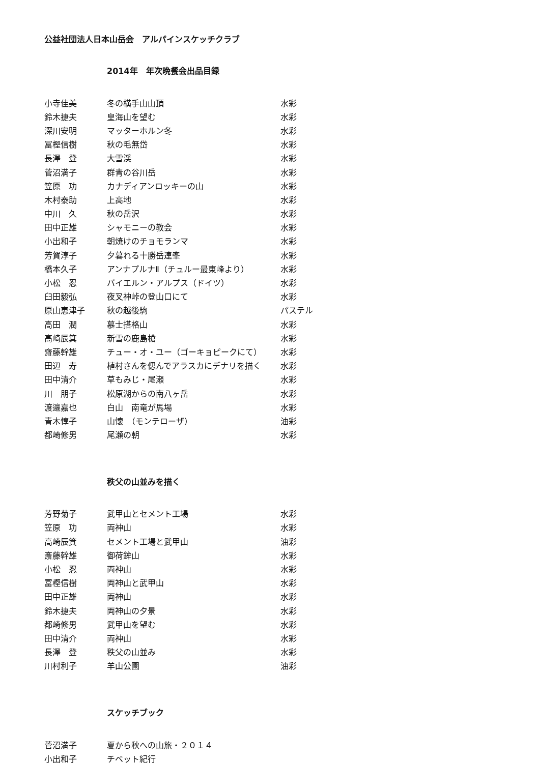公益社団法人日本山岳会　アルパインスケッチクラブ
2014年　年次晩餐会出品目録
| 小寺佳美 | 冬の横手山山頂 | 水彩 |
| 鈴木捷夫 | 皇海山を望む | 水彩 |
| 深川安明 | マッターホルン冬 | 水彩 |
| 冨樫信樹 | 秋の毛無岱 | 水彩 |
| 長澤 登 | 大雪渓 | 水彩 |
| 菅沼満子 | 群青の谷川岳 | 水彩 |
| 笠原 功 | カナディアンロッキーの山 | 水彩 |
| 木村泰助 | 上高地 | 水彩 |
| 中川 久 | 秋の岳沢 | 水彩 |
| 田中正雄 | シャモニーの教会 | 水彩 |
| 小出和子 | 朝焼けのチョモランマ | 水彩 |
| 芳賀淳子 | 夕暮れる十勝岳連峯 | 水彩 |
| 橋本久子 | アンナプルナⅡ（チュルー最東峰より） | 水彩 |
| 小松 忍 | バイエルン・アルプス（ドイツ） | 水彩 |
| 臼田毅弘 | 夜叉神峠の登山口にて | 水彩 |
| 原山恵津子 | 秋の越後駒 | パステル |
| 高田 潤 | 慕士搭格山 | 水彩 |
| 高崎辰箕 | 新雪の鹿島槍 | 水彩 |
| 齋藤幹雄 | チュー・オ・ユー（ゴーキョピークにて） | 水彩 |
| 田辺 寿 | 植村さんを偲んでアラスカにデナリを描く | 水彩 |
| 田中清介 | 草もみじ・尾瀬 | 水彩 |
| 川 朋子 | 松原湖からの南八ヶ岳 | 水彩 |
| 渡邉嘉也 | 白山 南竜が馬場 | 水彩 |
| 青木惇子 | 山懐 （モンテローザ） | 油彩 |
| 都崎修男 | 尾瀬の朝 | 水彩 |
秩父の山並みを描く
| 芳野菊子 | 武甲山とセメント工場 | 水彩 |
| 笠原 功 | 両神山 | 水彩 |
| 高崎辰箕 | セメント工場と武甲山 | 油彩 |
| 斎藤幹雄 | 御荷鉾山 | 水彩 |
| 小松 忍 | 両神山 | 水彩 |
| 冨樫信樹 | 両神山と武甲山 | 水彩 |
| 田中正雄 | 両神山 | 水彩 |
| 鈴木捷夫 | 両神山の夕景 | 水彩 |
| 都崎修男 | 武甲山を望む | 水彩 |
| 田中清介 | 両神山 | 水彩 |
| 長澤 登 | 秩父の山並み | 水彩 |
| 川村利子 | 羊山公園 | 油彩 |
スケッチブック
| 菅沼満子 | 夏から秋への山旅・２０１４ | |
| 小出和子 | チベット紀行 | |